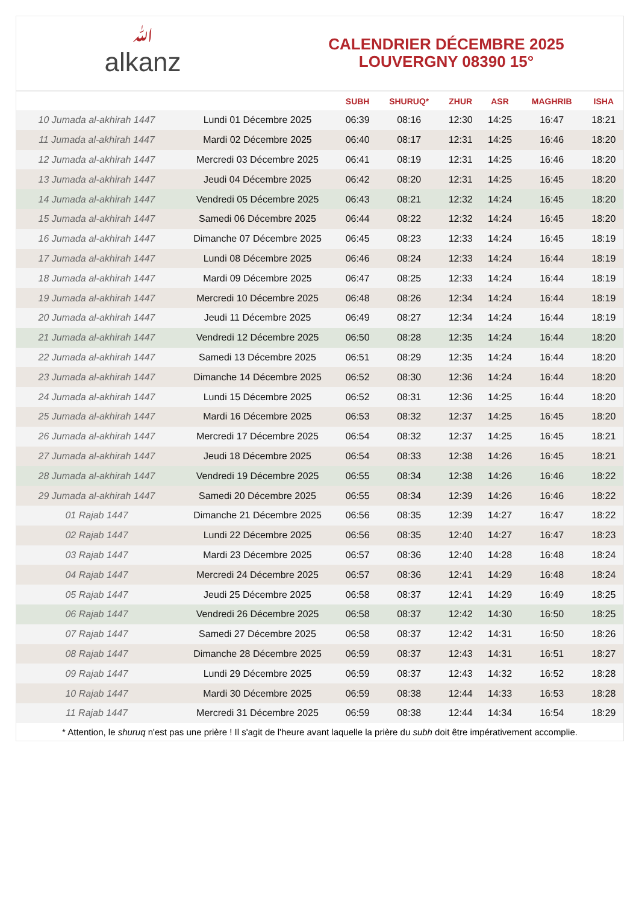ﷲalkanz
CALENDRIER DÉCEMBRE 2025
LOUVERGNY 08390 15°
| | | SUBH | SHURUQ* | ZHUR | ASR | MAGHRIB | ISHA |
| --- | --- | --- | --- | --- | --- | --- | --- |
| 10 Jumada al-akhirah 1447 | Lundi 01 Décembre 2025 | 06:39 | 08:16 | 12:30 | 14:25 | 16:47 | 18:21 |
| 11 Jumada al-akhirah 1447 | Mardi 02 Décembre 2025 | 06:40 | 08:17 | 12:31 | 14:25 | 16:46 | 18:20 |
| 12 Jumada al-akhirah 1447 | Mercredi 03 Décembre 2025 | 06:41 | 08:19 | 12:31 | 14:25 | 16:46 | 18:20 |
| 13 Jumada al-akhirah 1447 | Jeudi 04 Décembre 2025 | 06:42 | 08:20 | 12:31 | 14:25 | 16:45 | 18:20 |
| 14 Jumada al-akhirah 1447 | Vendredi 05 Décembre 2025 | 06:43 | 08:21 | 12:32 | 14:24 | 16:45 | 18:20 |
| 15 Jumada al-akhirah 1447 | Samedi 06 Décembre 2025 | 06:44 | 08:22 | 12:32 | 14:24 | 16:45 | 18:20 |
| 16 Jumada al-akhirah 1447 | Dimanche 07 Décembre 2025 | 06:45 | 08:23 | 12:33 | 14:24 | 16:45 | 18:19 |
| 17 Jumada al-akhirah 1447 | Lundi 08 Décembre 2025 | 06:46 | 08:24 | 12:33 | 14:24 | 16:44 | 18:19 |
| 18 Jumada al-akhirah 1447 | Mardi 09 Décembre 2025 | 06:47 | 08:25 | 12:33 | 14:24 | 16:44 | 18:19 |
| 19 Jumada al-akhirah 1447 | Mercredi 10 Décembre 2025 | 06:48 | 08:26 | 12:34 | 14:24 | 16:44 | 18:19 |
| 20 Jumada al-akhirah 1447 | Jeudi 11 Décembre 2025 | 06:49 | 08:27 | 12:34 | 14:24 | 16:44 | 18:19 |
| 21 Jumada al-akhirah 1447 | Vendredi 12 Décembre 2025 | 06:50 | 08:28 | 12:35 | 14:24 | 16:44 | 18:20 |
| 22 Jumada al-akhirah 1447 | Samedi 13 Décembre 2025 | 06:51 | 08:29 | 12:35 | 14:24 | 16:44 | 18:20 |
| 23 Jumada al-akhirah 1447 | Dimanche 14 Décembre 2025 | 06:52 | 08:30 | 12:36 | 14:24 | 16:44 | 18:20 |
| 24 Jumada al-akhirah 1447 | Lundi 15 Décembre 2025 | 06:52 | 08:31 | 12:36 | 14:25 | 16:44 | 18:20 |
| 25 Jumada al-akhirah 1447 | Mardi 16 Décembre 2025 | 06:53 | 08:32 | 12:37 | 14:25 | 16:45 | 18:20 |
| 26 Jumada al-akhirah 1447 | Mercredi 17 Décembre 2025 | 06:54 | 08:32 | 12:37 | 14:25 | 16:45 | 18:21 |
| 27 Jumada al-akhirah 1447 | Jeudi 18 Décembre 2025 | 06:54 | 08:33 | 12:38 | 14:26 | 16:45 | 18:21 |
| 28 Jumada al-akhirah 1447 | Vendredi 19 Décembre 2025 | 06:55 | 08:34 | 12:38 | 14:26 | 16:46 | 18:22 |
| 29 Jumada al-akhirah 1447 | Samedi 20 Décembre 2025 | 06:55 | 08:34 | 12:39 | 14:26 | 16:46 | 18:22 |
| 01 Rajab 1447 | Dimanche 21 Décembre 2025 | 06:56 | 08:35 | 12:39 | 14:27 | 16:47 | 18:22 |
| 02 Rajab 1447 | Lundi 22 Décembre 2025 | 06:56 | 08:35 | 12:40 | 14:27 | 16:47 | 18:23 |
| 03 Rajab 1447 | Mardi 23 Décembre 2025 | 06:57 | 08:36 | 12:40 | 14:28 | 16:48 | 18:24 |
| 04 Rajab 1447 | Mercredi 24 Décembre 2025 | 06:57 | 08:36 | 12:41 | 14:29 | 16:48 | 18:24 |
| 05 Rajab 1447 | Jeudi 25 Décembre 2025 | 06:58 | 08:37 | 12:41 | 14:29 | 16:49 | 18:25 |
| 06 Rajab 1447 | Vendredi 26 Décembre 2025 | 06:58 | 08:37 | 12:42 | 14:30 | 16:50 | 18:25 |
| 07 Rajab 1447 | Samedi 27 Décembre 2025 | 06:58 | 08:37 | 12:42 | 14:31 | 16:50 | 18:26 |
| 08 Rajab 1447 | Dimanche 28 Décembre 2025 | 06:59 | 08:37 | 12:43 | 14:31 | 16:51 | 18:27 |
| 09 Rajab 1447 | Lundi 29 Décembre 2025 | 06:59 | 08:37 | 12:43 | 14:32 | 16:52 | 18:28 |
| 10 Rajab 1447 | Mardi 30 Décembre 2025 | 06:59 | 08:38 | 12:44 | 14:33 | 16:53 | 18:28 |
| 11 Rajab 1447 | Mercredi 31 Décembre 2025 | 06:59 | 08:38 | 12:44 | 14:34 | 16:54 | 18:29 |
* Attention, le shuruq n'est pas une prière ! Il s'agit de l'heure avant laquelle la prière du subh doit être impérativement accomplie.